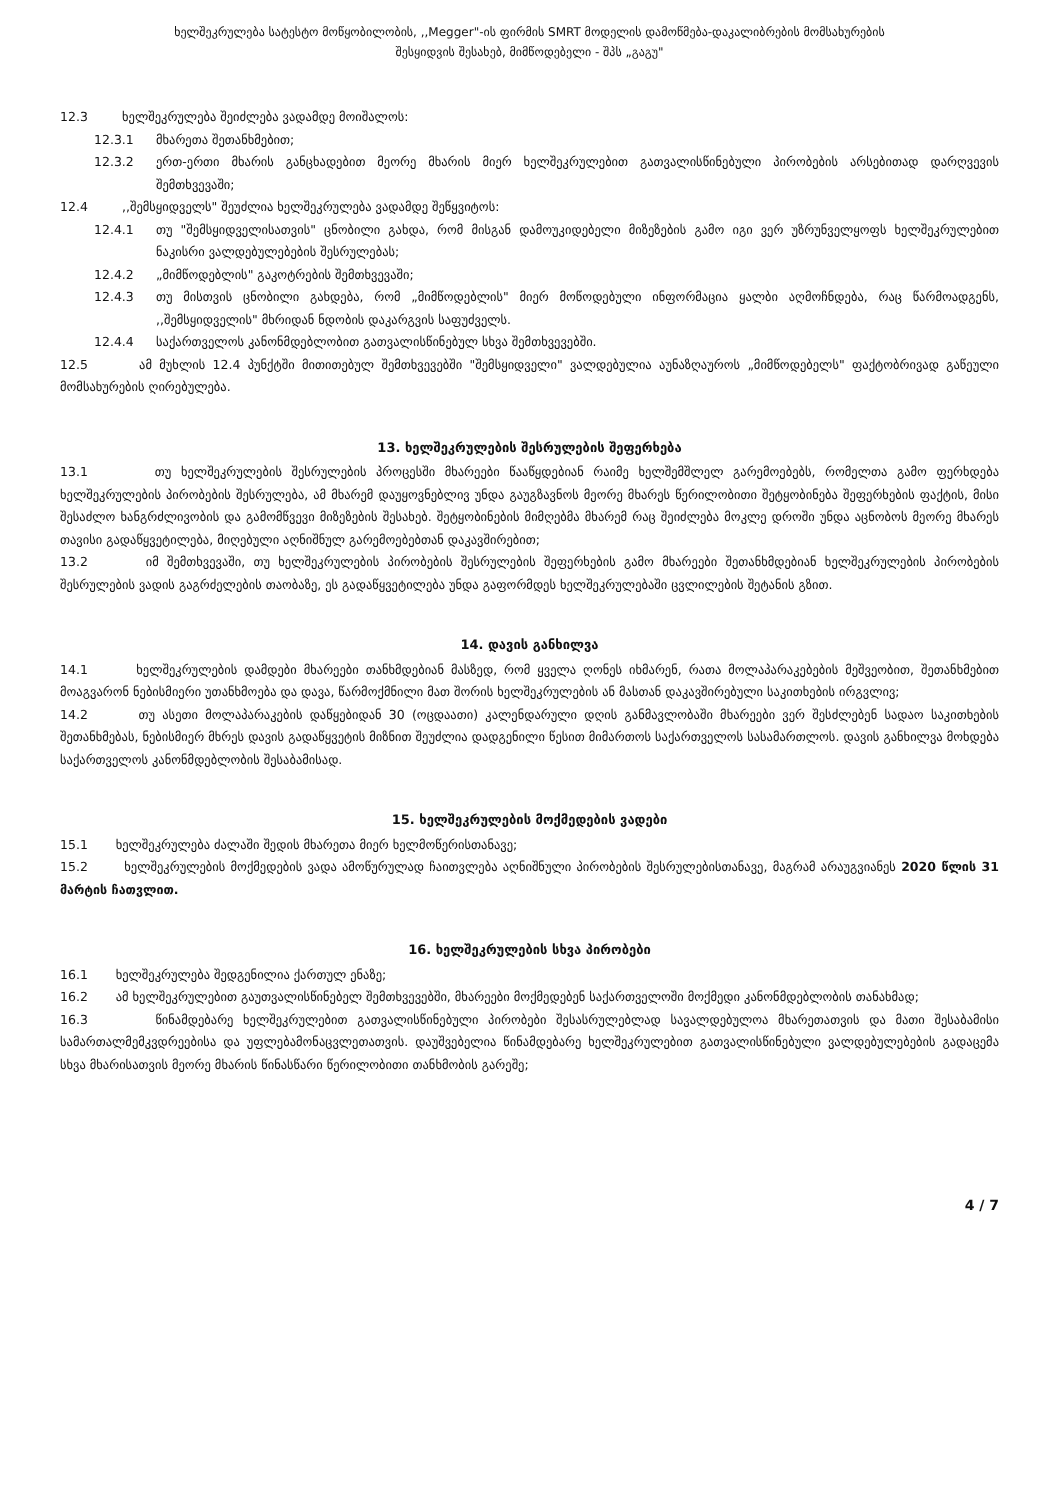ხელშეკრულება სატესტო მოწყობილობის, ,,Megger"-ის ფირმის SMRT მოდელის დამოწმება-დაკალიბრების მომსახურების
შესყიდვის შესახებ, მიმწოდებელი - შპს „გაგუ"
12.3 ხელშეკრულება შეიძლება ვადამდე მოიშალოს:
12.3.1 მხარეთა შეთანხმებით;
12.3.2 ერთ-ერთი მხარის განცხადებით მეორე მხარის მიერ ხელშეკრულებით გათვალისწინებული პირობების არსებითად დარღვევის შემთხვევაში;
12.4 ,,შემსყიდველს" შეუძლია ხელშეკრულება ვადამდე შეწყვიტოს:
12.4.1 თუ "შემსყიდველისათვის" ცნობილი გახდა, რომ მისგან დამოუკიდებელი მიზეზების გამო იგი ვერ უზრუნველყოფს ხელშეკრულებით ნაკისრი ვალდებულებების შესრულებას;
12.4.2 „მიმწოდებლის" გაკოტრების შემთხვევაში;
12.4.3 თუ მისთვის ცნობილი გახდება, რომ „მიმწოდებლის" მიერ მოწოდებული ინფორმაცია ყალბი აღმოჩნდება, რაც წარმოადგენს, ,,შემსყიდველის" მხრიდან ნდობის დაკარგვის საფუძველს.
12.4.4 საქართველოს კანონმდებლობით გათვალისწინებულ სხვა შემთხვევებში.
12.5 ამ მუხლის 12.4 პუნქტში მითითებულ შემთხვევებში "შემსყიდველი" ვალდებულია აუნაზღაუროს „მიმწოდებელს" ფაქტობრივად გაწეული მომსახურების ღირებულება.
13. ხელშეკრულების შესრულების შეფერხება
13.1 თუ ხელშეკრულების შესრულების პროცესში მხარეები წააწყდებიან რაიმე ხელშემშლელ გარემოებებს, რომელთა გამო ფერხდება ხელშეკრულების პირობების შესრულება, ამ მხარემ დაუყოვნებლივ უნდა გაუგზავნოს მეორე მხარეს წერილობითი შეტყობინება შეფერხების ფაქტის, მისი შესაძლო ხანგრძლივობის და გამომწვევი მიზეზების შესახებ. შეტყობინების მიმღებმა მხარემ რაც შეიძლება მოკლე დროში უნდა აცნობოს მეორე მხარეს თავისი გადაწყვეტილება, მიღებული აღნიშნულ გარემოებებთან დაკავშირებით;
13.2 იმ შემთხვევაში, თუ ხელშეკრულების პირობების შესრულების შეფერხების გამო მხარეები შეთანხმდებიან ხელშეკრულების პირობების შესრულების ვადის გაგრძელების თაობაზე, ეს გადაწყვეტილება უნდა გაფორმდეს ხელშეკრულებაში ცვლილების შეტანის გზით.
14. დავის განხილვა
14.1 ხელშეკრულების დამდები მხარეები თანხმდებიან მასზედ, რომ ყველა ღონეს იხმარენ, რათა მოლაპარაკებების მეშვეობით, შეთანხმებით მოაგვარონ ნებისმიერი უთანხმოება და დავა, წარმოქმნილი მათ შორის ხელშეკრულების ან მასთან დაკავშირებული საკითხების ირგვლივ;
14.2 თუ ასეთი მოლაპარაკების დაწყებიდან 30 (ოცდაათი) კალენდარული დღის განმავლობაში მხარეები ვერ შესძლებენ სადაო საკითხების შეთანხმებას, ნებისმიერ მხრეს დავის გადაწყვეტის მიზნით შეუძლია დადგენილი წესით მიმართოს საქართველოს სასამართლოს. დავის განხილვა მოხდება საქართველოს კანონმდებლობის შესაბამისად.
15. ხელშეკრულების მოქმედების ვადები
15.1 ხელშეკრულება ძალაში შედის მხარეთა მიერ ხელმოწერისთანავე;
15.2 ხელშეკრულების მოქმედების ვადა ამოწურულად ჩაითვლება აღნიშნული პირობების შესრულებისთანავე, მაგრამ არაუგვიანეს 2020 წლის 31 მარტის ჩათვლით.
16. ხელშეკრულების სხვა პირობები
16.1 ხელშეკრულება შედგენილია ქართულ ენაზე;
16.2 ამ ხელშეკრულებით გაუთვალისწინებელ შემთხვევებში, მხარეები მოქმედებენ საქართველოში მოქმედი კანონმდებლობის თანახმად;
16.3 წინამდებარე ხელშეკრულებით გათვალისწინებული პირობები შესასრულებლად სავალდებულოა მხარეთათვის და მათი შესაბამისი სამართალმემკვდრეებისა და უფლებამონაცვლეთათვის. დაუშვებელია წინამდებარე ხელშეკრულებით გათვალისწინებული ვალდებულებების გადაცემა სხვა მხარისათვის მეორე მხარის წინასწარი წერილობითი თანხმობის გარეშე;
4 / 7